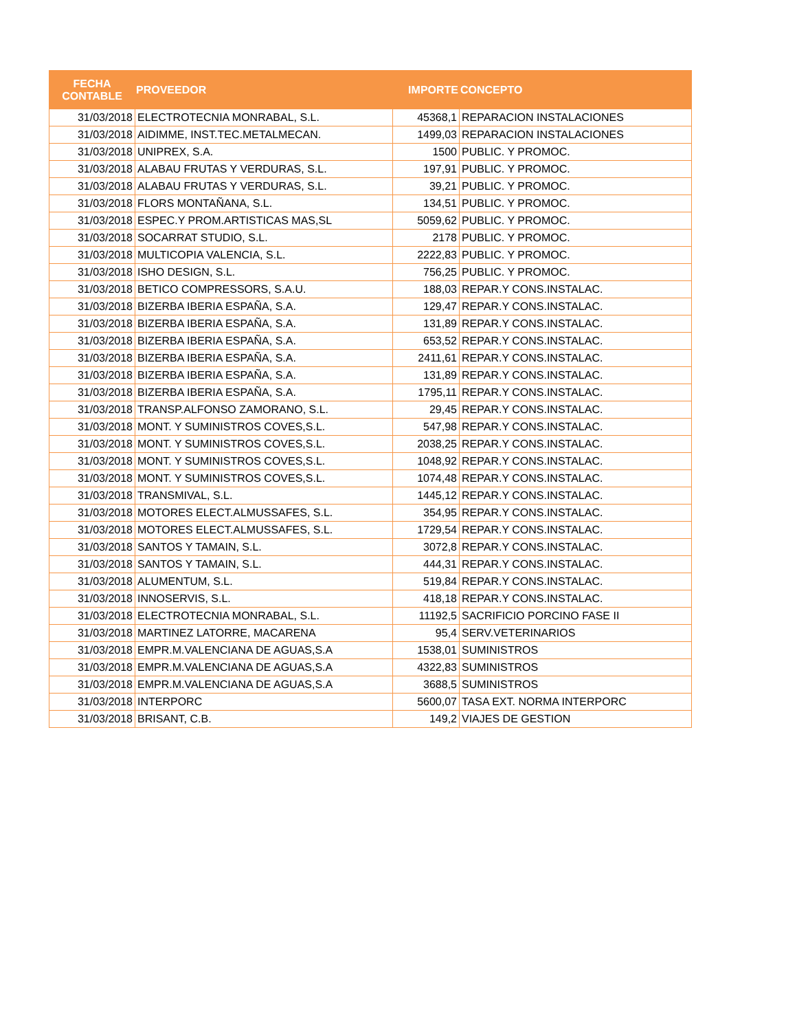| FECHA CONTABLE | PROVEEDOR | IMPORTE | CONCEPTO |
| --- | --- | --- | --- |
| 31/03/2018 | ELECTROTECNIA MONRABAL, S.L. | 45368,1 | REPARACION INSTALACIONES |
| 31/03/2018 | AIDIMME, INST.TEC.METALMECAN. | 1499,03 | REPARACION INSTALACIONES |
| 31/03/2018 | UNIPREX, S.A. | 1500 | PUBLIC. Y PROMOC. |
| 31/03/2018 | ALABAU FRUTAS Y VERDURAS, S.L. | 197,91 | PUBLIC. Y PROMOC. |
| 31/03/2018 | ALABAU FRUTAS Y VERDURAS, S.L. | 39,21 | PUBLIC. Y PROMOC. |
| 31/03/2018 | FLORS MONTAÑANA, S.L. | 134,51 | PUBLIC. Y PROMOC. |
| 31/03/2018 | ESPEC.Y PROM.ARTISTICAS MAS,SL | 5059,62 | PUBLIC. Y PROMOC. |
| 31/03/2018 | SOCARRAT STUDIO, S.L. | 2178 | PUBLIC. Y PROMOC. |
| 31/03/2018 | MULTICOPIA VALENCIA, S.L. | 2222,83 | PUBLIC. Y PROMOC. |
| 31/03/2018 | ISHO DESIGN, S.L. | 756,25 | PUBLIC. Y PROMOC. |
| 31/03/2018 | BETICO COMPRESSORS, S.A.U. | 188,03 | REPAR.Y CONS.INSTALAC. |
| 31/03/2018 | BIZERBA IBERIA ESPAÑA, S.A. | 129,47 | REPAR.Y CONS.INSTALAC. |
| 31/03/2018 | BIZERBA IBERIA ESPAÑA, S.A. | 131,89 | REPAR.Y CONS.INSTALAC. |
| 31/03/2018 | BIZERBA IBERIA ESPAÑA, S.A. | 653,52 | REPAR.Y CONS.INSTALAC. |
| 31/03/2018 | BIZERBA IBERIA ESPAÑA, S.A. | 2411,61 | REPAR.Y CONS.INSTALAC. |
| 31/03/2018 | BIZERBA IBERIA ESPAÑA, S.A. | 131,89 | REPAR.Y CONS.INSTALAC. |
| 31/03/2018 | BIZERBA IBERIA ESPAÑA, S.A. | 1795,11 | REPAR.Y CONS.INSTALAC. |
| 31/03/2018 | TRANSP.ALFONSO ZAMORANO, S.L. | 29,45 | REPAR.Y CONS.INSTALAC. |
| 31/03/2018 | MONT. Y SUMINISTROS COVES,S.L. | 547,98 | REPAR.Y CONS.INSTALAC. |
| 31/03/2018 | MONT. Y SUMINISTROS COVES,S.L. | 2038,25 | REPAR.Y CONS.INSTALAC. |
| 31/03/2018 | MONT. Y SUMINISTROS COVES,S.L. | 1048,92 | REPAR.Y CONS.INSTALAC. |
| 31/03/2018 | MONT. Y SUMINISTROS COVES,S.L. | 1074,48 | REPAR.Y CONS.INSTALAC. |
| 31/03/2018 | TRANSMIVAL, S.L. | 1445,12 | REPAR.Y CONS.INSTALAC. |
| 31/03/2018 | MOTORES ELECT.ALMUSSAFES, S.L. | 354,95 | REPAR.Y CONS.INSTALAC. |
| 31/03/2018 | MOTORES ELECT.ALMUSSAFES, S.L. | 1729,54 | REPAR.Y CONS.INSTALAC. |
| 31/03/2018 | SANTOS Y TAMAIN, S.L. | 3072,8 | REPAR.Y CONS.INSTALAC. |
| 31/03/2018 | SANTOS Y TAMAIN, S.L. | 444,31 | REPAR.Y CONS.INSTALAC. |
| 31/03/2018 | ALUMENTUM, S.L. | 519,84 | REPAR.Y CONS.INSTALAC. |
| 31/03/2018 | INNOSERVIS, S.L. | 418,18 | REPAR.Y CONS.INSTALAC. |
| 31/03/2018 | ELECTROTECNIA MONRABAL, S.L. | 11192,5 | SACRIFICIO PORCINO FASE II |
| 31/03/2018 | MARTINEZ LATORRE, MACARENA | 95,4 | SERV.VETERINARIOS |
| 31/03/2018 | EMPR.M.VALENCIANA DE AGUAS,S.A | 1538,01 | SUMINISTROS |
| 31/03/2018 | EMPR.M.VALENCIANA DE AGUAS,S.A | 4322,83 | SUMINISTROS |
| 31/03/2018 | EMPR.M.VALENCIANA DE AGUAS,S.A | 3688,5 | SUMINISTROS |
| 31/03/2018 | INTERPORC | 5600,07 | TASA EXT. NORMA INTERPORC |
| 31/03/2018 | BRISANT, C.B. | 149,2 | VIAJES DE GESTION |